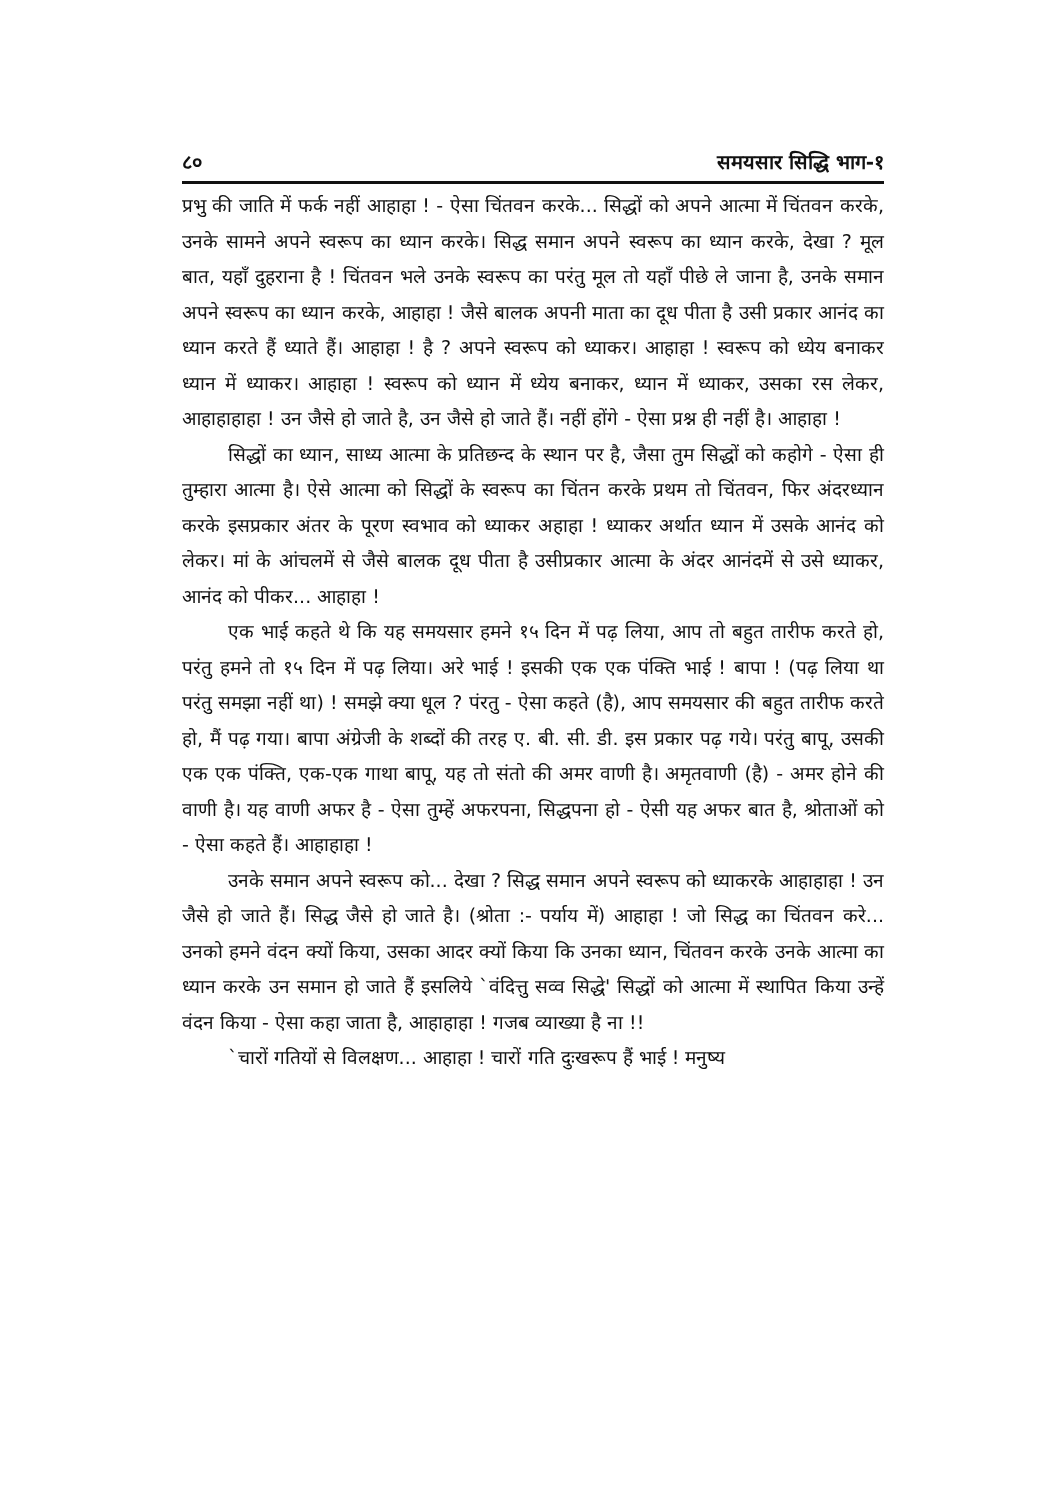८० समयसार सिद्धि भाग-१
प्रभु की जाति में फर्क नहीं आहाहा ! - ऐसा चिंतवन करके... सिद्धों को अपने आत्मा में चिंतवन करके, उनके सामने अपने स्वरूप का ध्यान करके। सिद्ध समान अपने स्वरूप का ध्यान करके, देखा ? मूल बात, यहाँ दुहराना है ! चिंतवन भले उनके स्वरूप का परंतु मूल तो यहाँ पीछे ले जाना है, उनके समान अपने स्वरूप का ध्यान करके, आहाहा ! जैसे बालक अपनी माता का दूध पीता है उसी प्रकार आनंद का ध्यान करते हैं ध्याते हैं। आहाहा ! है ? अपने स्वरूप को ध्याकर। आहाहा ! स्वरूप को ध्येय बनाकर ध्यान में ध्याकर। आहाहा ! स्वरूप को ध्यान में ध्येय बनाकर, ध्यान में ध्याकर, उसका रस लेकर, आहाहाहाहा ! उन जैसे हो जाते है, उन जैसे हो जाते हैं। नहीं होंगे - ऐसा प्रश्न ही नहीं है। आहाहा !
सिद्धों का ध्यान, साध्य आत्मा के प्रतिछन्द के स्थान पर है, जैसा तुम सिद्धों को कहोगे - ऐसा ही तुम्हारा आत्मा है। ऐसे आत्मा को सिद्धों के स्वरूप का चिंतन करके प्रथम तो चिंतवन, फिर अंदरध्यान करके इसप्रकार अंतर के पूरण स्वभाव को ध्याकर अहाहा ! ध्याकर अर्थात ध्यान में उसके आनंद को लेकर। मां के आंचलमें से जैसे बालक दूध पीता है उसीप्रकार आत्मा के अंदर आनंदमें से उसे ध्याकर, आनंद को पीकर... आहाहा !
एक भाई कहते थे कि यह समयसार हमने १५ दिन में पढ़ लिया, आप तो बहुत तारीफ करते हो, परंतु हमने तो १५ दिन में पढ़ लिया। अरे भाई ! इसकी एक एक पंक्ति भाई ! बापा ! (पढ़ लिया था परंतु समझा नहीं था) ! समझे क्या धूल ? पंरतु - ऐसा कहते (है), आप समयसार की बहुत तारीफ करते हो, मैं पढ़ गया। बापा अंग्रेजी के शब्दों की तरह ए. बी. सी. डी. इस प्रकार पढ़ गये। परंतु बापू, उसकी एक एक पंक्ति, एक-एक गाथा बापू, यह तो संतो की अमर वाणी है। अमृतवाणी (है) - अमर होने की वाणी है। यह वाणी अफर है - ऐसा तुम्हें अफरपना, सिद्धपना हो - ऐसी यह अफर बात है, श्रोताओं को - ऐसा कहते हैं। आहाहाहा !
उनके समान अपने स्वरूप को... देखा ? सिद्ध समान अपने स्वरूप को ध्याकरके आहाहाहा ! उन जैसे हो जाते हैं। सिद्ध जैसे हो जाते है। (श्रोता :- पर्याय में) आहाहा ! जो सिद्ध का चिंतवन करे... उनको हमने वंदन क्यों किया, उसका आदर क्यों किया कि उनका ध्यान, चिंतवन करके उनके आत्मा का ध्यान करके उन समान हो जाते हैं इसलिये `वंदित्तु सव्व सिद्धे' सिद्धों को आत्मा में स्थापित किया उन्हें वंदन किया - ऐसा कहा जाता है, आहाहाहा ! गजब व्याख्या है ना !!
`चारों गतियों से विलक्षण... आहाहा ! चारों गति दुःखरूप हैं भाई ! मनुष्य